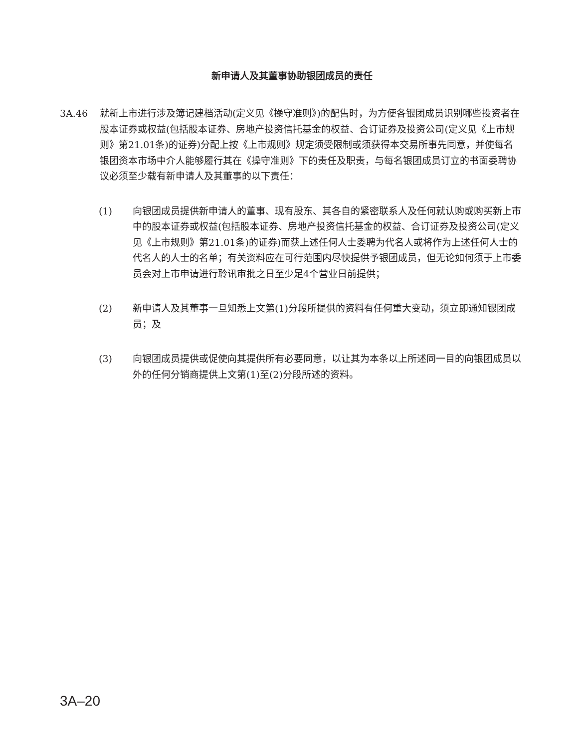新申请人及其董事协助银团成员的责任
3A.46 就新上市进行涉及簿记建档活动(定义见《操守准则》)的配售时，为方便各银团成员识别哪些投资者在股本证券或权益(包括股本证券、房地产投资信托基金的权益、合订证券及投资公司(定义见《上市规则》第21.01条)的证券)分配上按《上市规则》规定须受限制或须获得本交易所事先同意，并使每名银团资本市场中介人能够履行其在《操守准则》下的责任及职责，与每名银团成员订立的书面委聘协议必须至少载有新申请人及其董事的以下责任：
(1) 向银团成员提供新申请人的董事、现有股东、其各自的紧密联系人及任何就认购或购买新上市中的股本证券或权益(包括股本证券、房地产投资信托基金的权益、合订证券及投资公司(定义见《上市规则》第21.01条)的证券)而获上述任何人士委聘为代名人或将作为上述任何人士的代名人的人士的名单；有关资料应在可行范围内尽快提供予银团成员，但无论如何须于上市委员会对上市申请进行聆讯审批之日至少足4个营业日前提供；
(2) 新申请人及其董事一旦知悉上文第(1)分段所提供的资料有任何重大变动，须立即通知银团成员；及
(3) 向银团成员提供或促使向其提供所有必要同意，以让其为本条以上所述同一目的向银团成员以外的任何分销商提供上文第(1)至(2)分段所述的资料。
3A–20